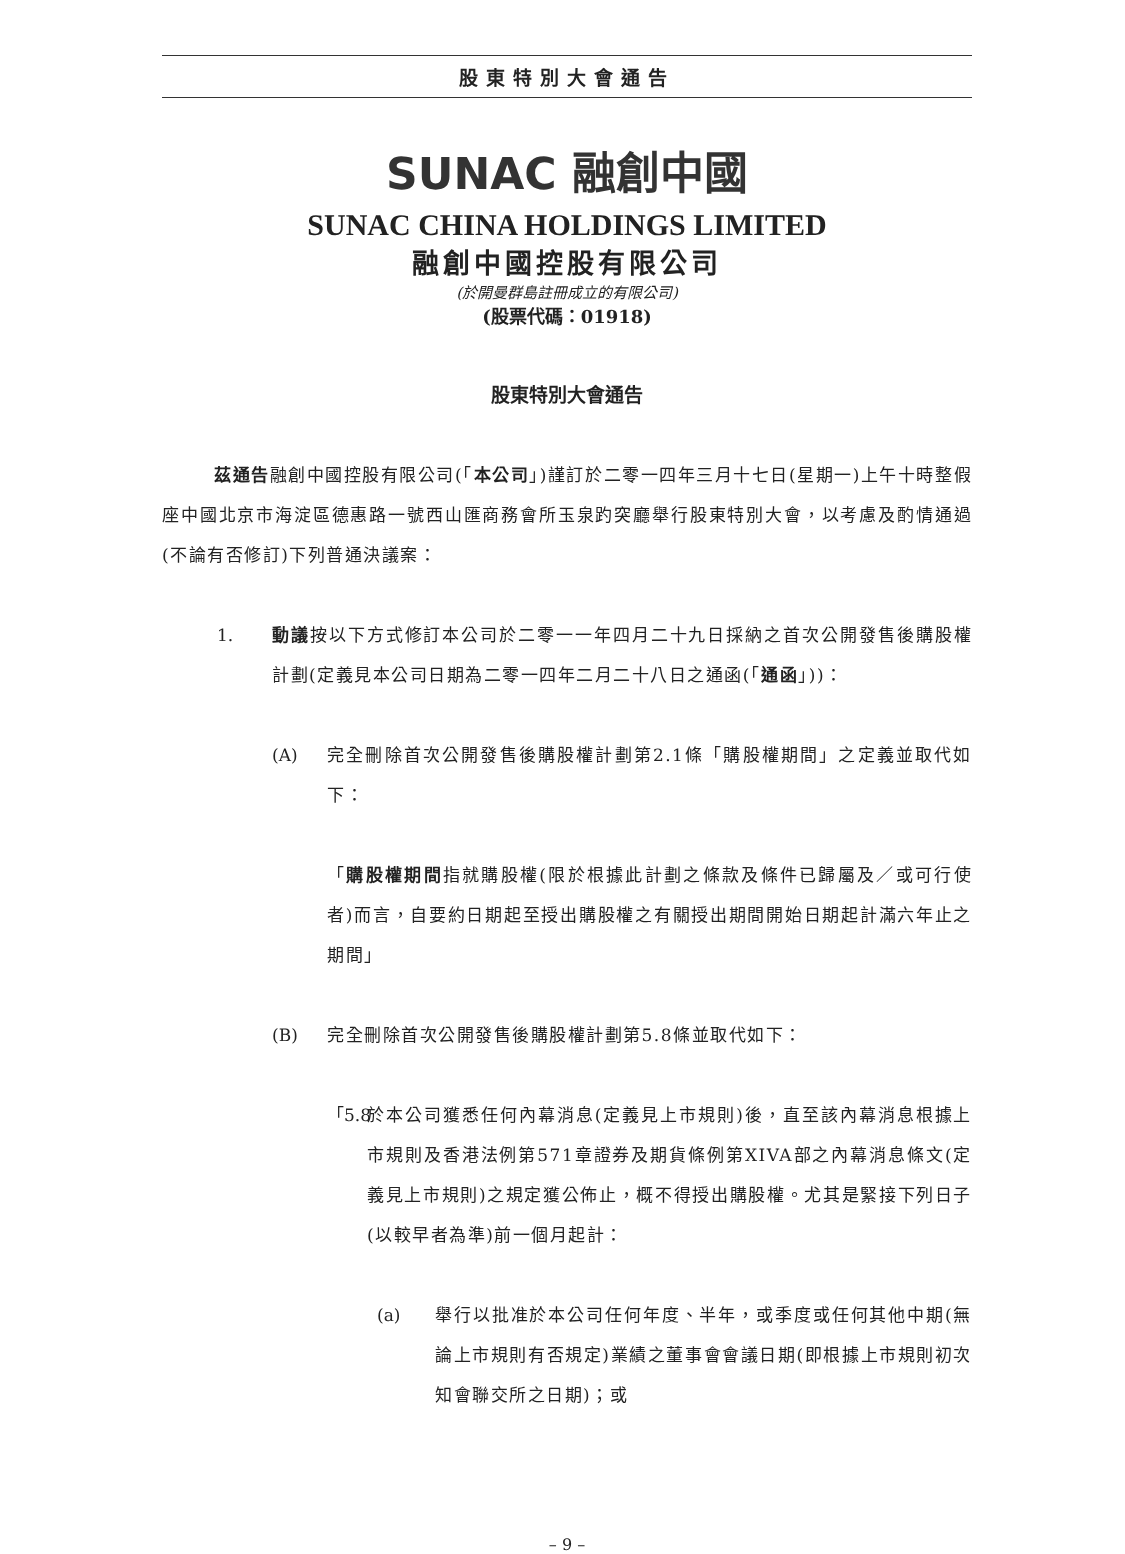股東特別大會通告
SUNAC 融創中國
SUNAC CHINA HOLDINGS LIMITED
融創中國控股有限公司
(於開曼群島註冊成立的有限公司)
(股票代碼：01918)
股東特別大會通告
茲通告融創中國控股有限公司(「本公司」)謹訂於二零一四年三月十七日(星期一)上午十時整假座中國北京市海淀區德惠路一號西山匯商務會所玉泉趵突廳舉行股東特別大會，以考慮及酌情通過(不論有否修訂)下列普通決議案：
1. 動議按以下方式修訂本公司於二零一一年四月二十九日採納之首次公開發售後購股權計劃(定義見本公司日期為二零一四年二月二十八日之通函(「通函」))：
(A) 完全刪除首次公開發售後購股權計劃第2.1條「購股權期間」之定義並取代如下：
「購股權期間指就購股權(限於根據此計劃之條款及條件已歸屬及／或可行使者)而言，自要約日期起至授出購股權之有關授出期間開始日期起計滿六年止之期間」
(B) 完全刪除首次公開發售後購股權計劃第5.8條並取代如下：
「5.8
於本公司獲悉任何內幕消息(定義見上市規則)後，直至該內幕消息根據上市規則及香港法例第571章證券及期貨條例第XIVA部之內幕消息條文(定義見上市規則)之規定獲公佈止，概不得授出購股權。尤其是緊接下列日子(以較早者為準)前一個月起計：
(a) 舉行以批准於本公司任何年度、半年，或季度或任何其他中期(無論上市規則有否規定)業績之董事會會議日期(即根據上市規則初次知會聯交所之日期)；或
– 9 –